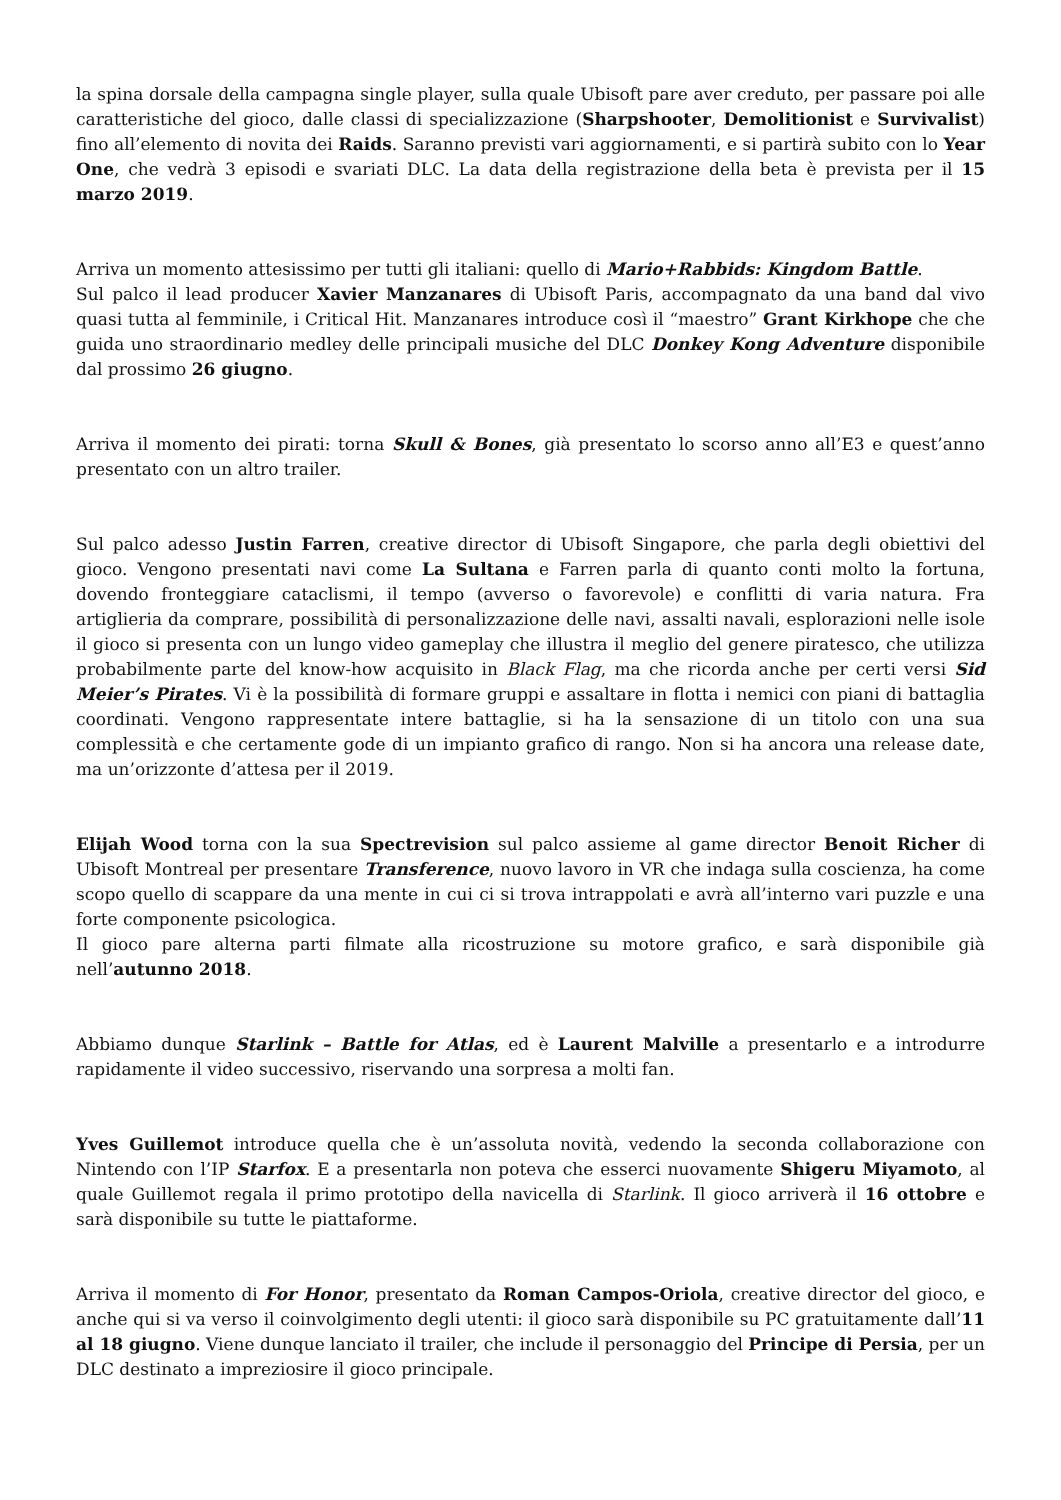la spina dorsale della campagna single player, sulla quale Ubisoft pare aver creduto, per passare poi alle caratteristiche del gioco, dalle classi di specializzazione (Sharpshooter, Demolitionist e Survivalist) fino all’elemento di novita dei Raids. Saranno previsti vari aggiornamenti, e si partirà subito con lo Year One, che vedrà 3 episodi e svariati DLC. La data della registrazione della beta è prevista per il 15 marzo 2019.
Arriva un momento attesissimo per tutti gli italiani: quello di Mario+Rabbids: Kingdom Battle.
Sul palco il lead producer Xavier Manzanares di Ubisoft Paris, accompagnato da una band dal vivo quasi tutta al femminile, i Critical Hit. Manzanares introduce così il “maestro” Grant Kirkhope che che guida uno straordinario medley delle principali musiche del DLC Donkey Kong Adventure disponibile dal prossimo 26 giugno.
Arriva il momento dei pirati: torna Skull & Bones, già presentato lo scorso anno all’E3 e quest’anno presentato con un altro trailer.
Sul palco adesso Justin Farren, creative director di Ubisoft Singapore, che parla degli obiettivi del gioco. Vengono presentati navi come La Sultana e Farren parla di quanto conti molto la fortuna, dovendo fronteggiare cataclismi, il tempo (avverso o favorevole) e conflitti di varia natura. Fra artiglieria da comprare, possibilità di personalizzazione delle navi, assalti navali, esplorazioni nelle isole il gioco si presenta con un lungo video gameplay che illustra il meglio del genere piratesco, che utilizza probabilmente parte del know-how acquisito in Black Flag, ma che ricorda anche per certi versi Sid Meier’s Pirates. Vi è la possibilità di formare gruppi e assaltare in flotta i nemici con piani di battaglia coordinati. Vengono rappresentate intere battaglie, si ha la sensazione di un titolo con una sua complessità e che certamente gode di un impianto grafico di rango. Non si ha ancora una release date, ma un’orizzonte d’attesa per il 2019.
Elijah Wood torna con la sua Spectrevision sul palco assieme al game director Benoit Richer di Ubisoft Montreal per presentare Transference, nuovo lavoro in VR che indaga sulla coscienza, ha come scopo quello di scappare da una mente in cui ci si trova intrappolati e avrà all’interno vari puzzle e una forte componente psicologica.
Il gioco pare alterna parti filmate alla ricostruzione su motore grafico, e sarà disponibile già nell’autunno 2018.
Abbiamo dunque Starlink – Battle for Atlas, ed è Laurent Malville a presentarlo e a introdurre rapidamente il video successivo, riservando una sorpresa a molti fan.
Yves Guillemot introduce quella che è un’assoluta novità, vedendo la seconda collaborazione con Nintendo con l’IP Starfox. E a presentarla non poteva che esserci nuovamente Shigeru Miyamoto, al quale Guillemot regala il primo prototipo della navicella di Starlink. Il gioco arriverà il 16 ottobre e sarà disponibile su tutte le piattaforme.
Arriva il momento di For Honor, presentato da Roman Campos-Oriola, creative director del gioco, e anche qui si va verso il coinvolgimento degli utenti: il gioco sarà disponibile su PC gratuitamente dall’11 al 18 giugno. Viene dunque lanciato il trailer, che include il personaggio del Principe di Persia, per un DLC destinato a impreziosire il gioco principale.